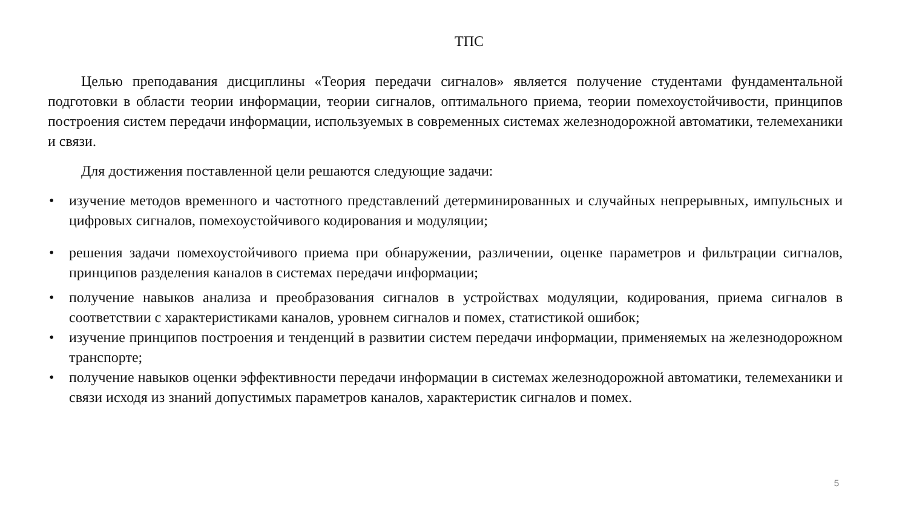ТПС
Целью преподавания дисциплины «Теория передачи сигналов» является получение студентами фундаментальной подготовки в области теории информации, теории сигналов, оптимального приема, теории помехоустойчивости, принципов построения систем передачи информации, используемых в современных системах железнодорожной автоматики, телемеханики и связи.
Для достижения поставленной цели решаются следующие задачи:
• изучение методов временного и частотного представлений детерминированных и случайных непрерывных, импульсных и цифровых сигналов, помехоустойчивого кодирования и модуляции;
• решения задачи помехоустойчивого приема при обнаружении, различении, оценке параметров и фильтрации сигналов, принципов разделения каналов в системах передачи информации;
• получение навыков анализа и преобразования сигналов в устройствах модуляции, кодирования, приема сигналов в соответствии с характеристиками каналов, уровнем сигналов и помех, статистикой ошибок;
• изучение принципов построения и тенденций в развитии систем передачи информации, применяемых на железнодорожном транспорте;
• получение навыков оценки эффективности передачи информации в системах железнодорожной автоматики, телемеханики и связи исходя из знаний допустимых параметров каналов, характеристик сигналов и помех.
5